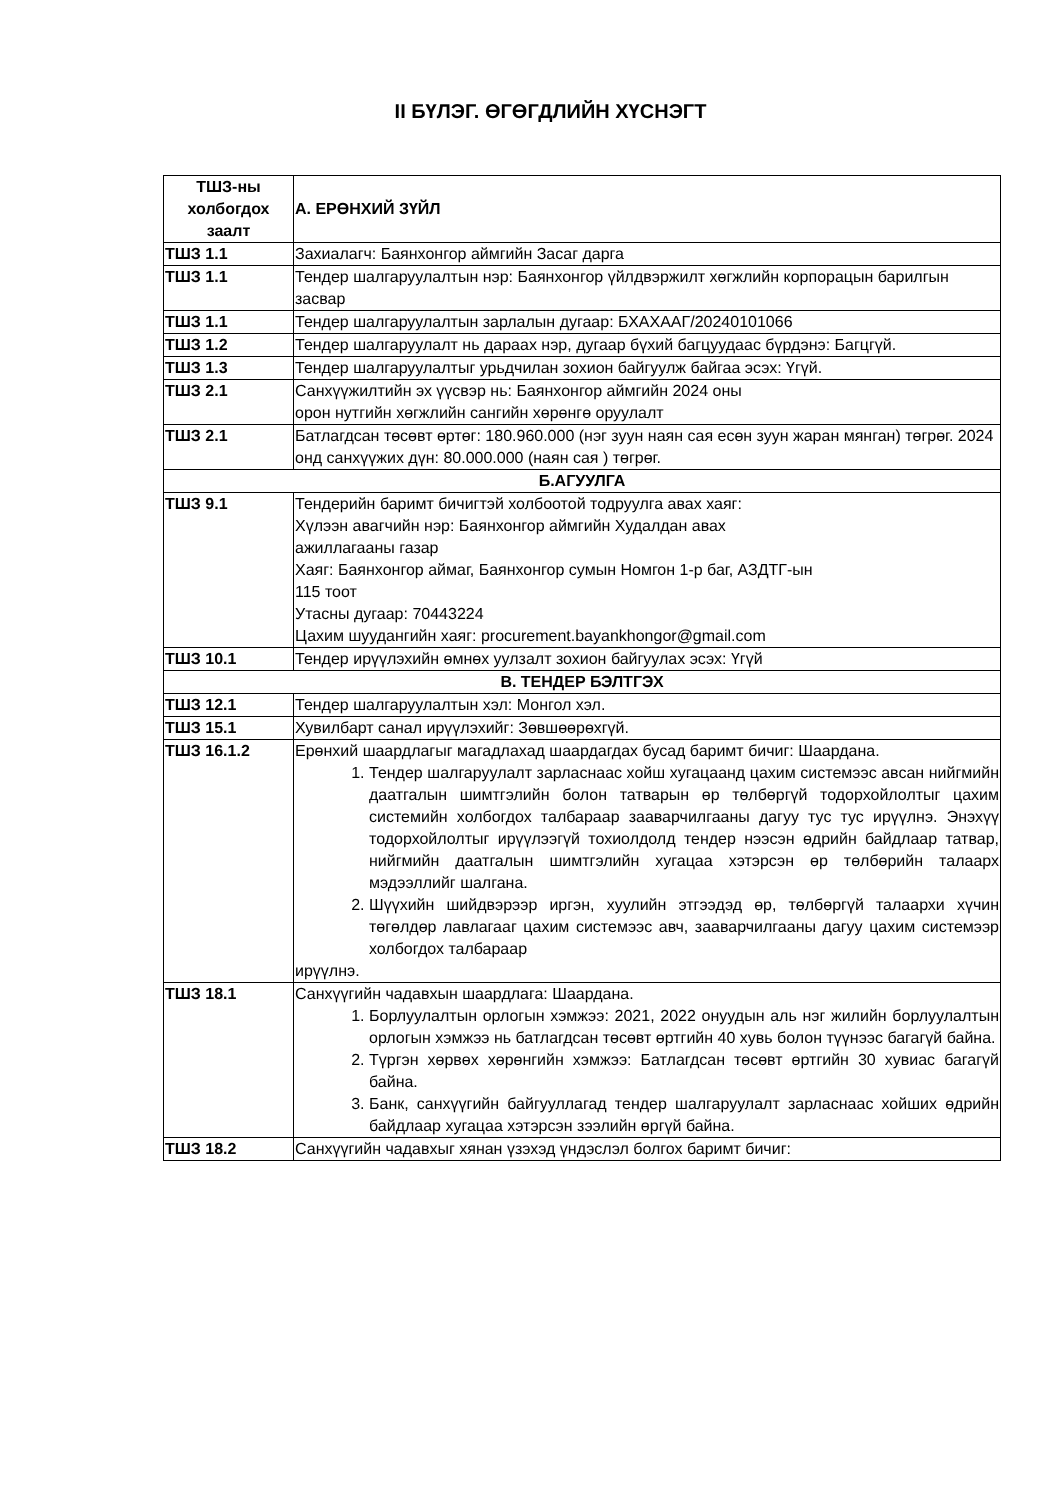II БҮЛЭГ. ӨГӨГДЛИЙН ХҮСНЭГТ
| ТШЗ-ны холбогдох заалт | А. ЕРӨНХИЙ ЗҮЙЛ |
| --- | --- |
| ТШЗ 1.1 | Захиалагч: Баянхонгор аймгийн Засаг дарга |
| ТШЗ 1.1 | Тендер шалгаруулалтын нэр: Баянхонгор үйлдвэржилт хөгжлийн корпорацын барилгын засвар |
| ТШЗ 1.1 | Тендер шалгаруулалтын зарлалын дугаар: БХАХААГ/20240101066 |
| ТШЗ 1.2 | Тендер шалгаруулалт нь дараах нэр, дугаар бүхий багцуудаас бүрдэнэ: Багцгүй. |
| ТШЗ 1.3 | Тендер шалгаруулалтыг урьдчилан зохион байгуулж байгаа эсэх: Үгүй. |
| ТШЗ 2.1 | Санхүүжилтийн эх үүсвэр нь: Баянхонгор аймгийн 2024 оны орон нутгийн хөгжлийн сангийн хөрөнгө оруулалт |
| ТШЗ 2.1 | Батлагдсан төсөвт өртөг: 180.960.000 (нэг зуун наян сая есөн зуун жаран мянган) төгрөг. 2024 онд санхүүжих дүн: 80.000.000 (наян сая ) төгрөг. |
| Б.АГУУЛГА | |
| ТШЗ 9.1 | Тендерийн баримт бичигтэй холбоотой тодруулга авах хаяг: Хүлээн авагчийн нэр: Баянхонгор аймгийн Худалдан авах ажиллагааны газар Хаяг: Баянхонгор аймаг, Баянхонгор сумын Номгон 1-р баг, АЗДТГ-ын 115 тоот Утасны дугаар: 70443224 Цахим шуудангийн хаяг: procurement.bayankhongor@gmail.com |
| ТШЗ 10.1 | Тендер ирүүлэхийн өмнөх уулзалт зохион байгуулах эсэх: Үгүй |
| В. ТЕНДЕР БЭЛТГЭХ | |
| ТШЗ 12.1 | Тендер шалгаруулалтын хэл: Монгол хэл. |
| ТШЗ 15.1 | Хувилбарт санал ирүүлэхийг: Зөвшөөрөхгүй. |
| ТШЗ 16.1.2 | Ерөнхий шаардлагыг магадлахад шаардагдах бусад баримт бичиг: Шаардана. 1. Тендер шалгаруулалт зарласнаас хойш хугацаанд цахим системээс авсан нийгмийн даатгалын шимтгэлийн болон татварын өр төлбөргүй тодорхойлолтыг цахим системийн холбогдох талбараар зааварчилгааны дагуу тус тус ирүүлнэ. Энэхүү тодорхойлолтыг ирүүлээгүй тохиолдолд тендер нээсэн өдрийн байдлаар татвар, нийгмийн даатгалын шимтгэлийн хугацаа хэтэрсэн өр төлбөрийн талаарх мэдээллийг шалгана. 2. Шүүхийн шийдвэрээр иргэн, хуулийн этгээдэд өр, төлбөргүй талаархи хүчин төгөлдөр лавлагааг цахим системээс авч, зааварчилгааны дагуу цахим системээр холбогдох талбараар ирүүлнэ. |
| ТШЗ 18.1 | Санхүүгийн чадавхын шаардлага: Шаардана. 1. Борлуулалтын орлогын хэмжээ: 2021, 2022 онуудын аль нэг жилийн борлуулалтын орлогын хэмжээ нь батлагдсан төсөвт өртгийн 40 хувь болон түүнээс багагүй байна. 2. Түргэн хөрвөх хөрөнгийн хэмжээ: Батлагдсан төсөвт өртгийн 30 хувиас багагүй байна. 3. Банк, санхүүгийн байгууллагад тендер шалгаруулалт зарласнаас хойших өдрийн байдлаар хугацаа хэтэрсэн зээлийн өргүй байна. |
| ТШЗ 18.2 | Санхүүгийн чадавхыг хянан үзэхэд үндэслэл болгох баримт бичиг: |